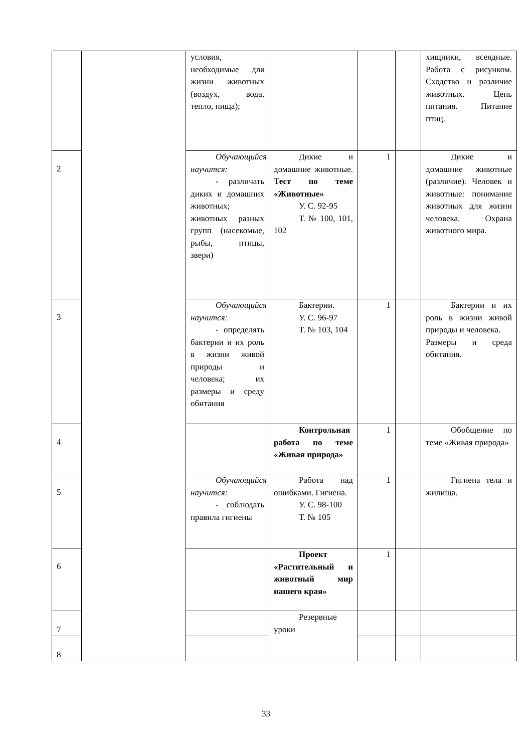| | | условия, необходимые для жизни животных (воздух, вода, тепло, пища); | | | | хищники, всеядные. Работа с рисунком. Сходство и различие животных. Цепь питания. Питание птиц. |
| 2 | | Обучающийся научится: - различать диких и домашних животных; животных разных групп (насекомые, рыбы, птицы, звери) | Дикие и домашние животные. Тест по теме «Животные» У. С. 92-95 Т. № 100, 101, 102 | 1 | | Дикие и домашние животные (различие). Человек и животные: понимание животных для жизни человека. Охрана животного мира. |
| 3 | | Обучающийся научится: - определять бактерии и их роль в жизни живой природы и человека; их размеры и среду обитания | Бактерии. У. С. 96-97 Т. № 103, 104 | 1 | | Бактерии и их роль в жизни живой природы и человека. Размеры и среда обитания. |
| 4 | | | Контрольная работа по теме «Живая природа» | 1 | | Обобщение по теме «Живая природа» |
| 5 | | Обучающийся научится: - соблюдать правила гигиены | Работа над ошибками. Гигиена. У. С. 98-100 Т. № 105 | 1 | | Гигиена тела и жилища. |
| 6 | | | Проект «Растительный и животный мир нашего края» | 1 | | |
| 7 | | | Резервные уроки | | | |
| 8 | | | | | | |
33